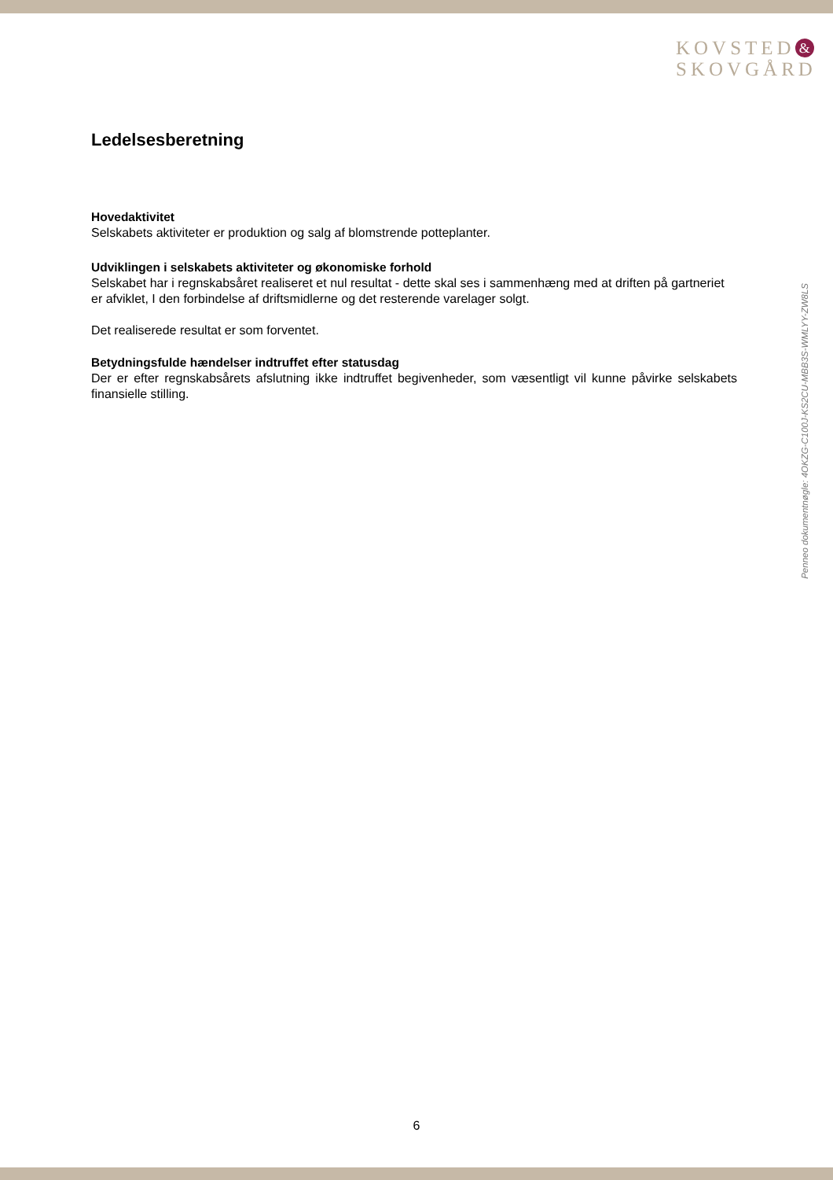KOVSTED &
SKOVGÅRD
Ledelsesberetning
Hovedaktivitet
Selskabets aktiviteter er produktion og salg af blomstrende potteplanter.
Udviklingen i selskabets aktiviteter og økonomiske forhold
Selskabet har i regnskabsåret realiseret et nul resultat - dette skal ses i sammenhæng med at driften på gartneriet er afviklet, I den forbindelse af driftsmidlerne og det resterende varelager solgt.
Det realiserede resultat er som forventet.
Betydningsfulde hændelser indtruffet efter statusdag
Der er efter regnskabsårets afslutning ikke indtruffet begivenheder, som væsentligt vil kunne påvirke selskabets finansielle stilling.
Penneo dokumentnøgle: 4OKZG-C100J-KS2CU-MBB3S-WMLYY-ZW8LS
6